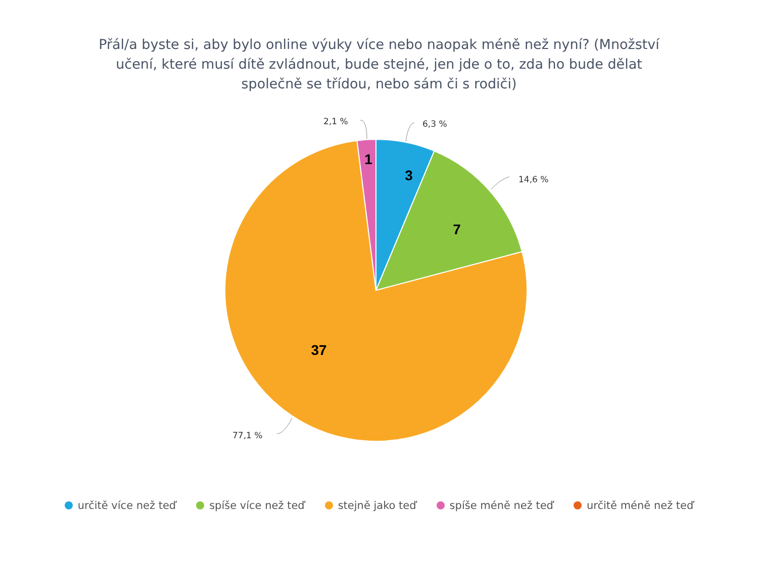Přál/a byste si, aby bylo online výuky více nebo naopak méně než nyní? (Množství
učení, které musí dítě zvládnout, bude stejné, jen jde o to, zda ho bude dělat
společně se třídou, nebo sám či s rodiči)
2,1 %
6,3 %
14,6 %
77,1 %
1
3
7
37
určitě více než teď spíše více než teď stejně jako teď spíše méně než teď určitě méně než teď